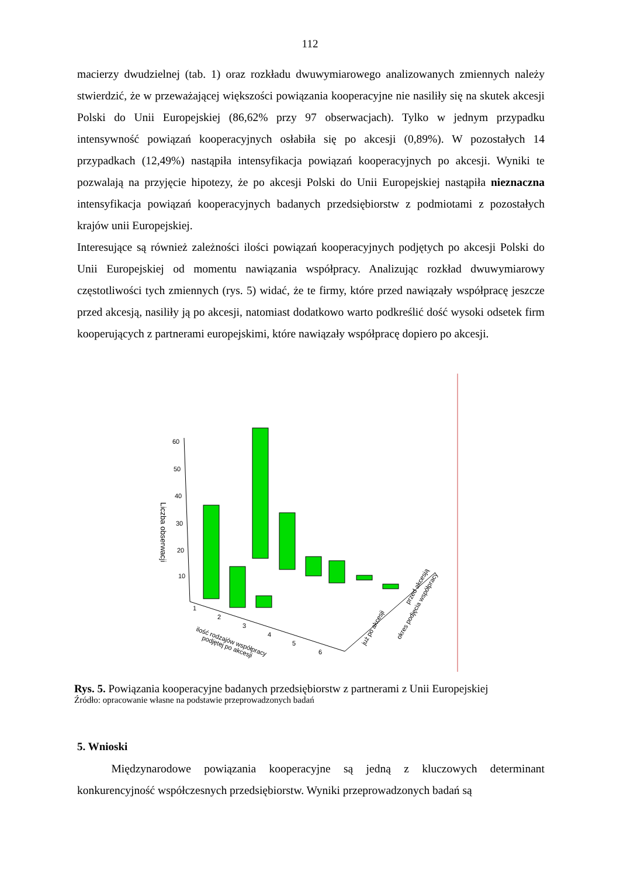112
macierzy dwudzielnej (tab. 1) oraz rozkładu dwuwymiarowego analizowanych zmiennych należy stwierdzić, że w przeważającej większości powiązania kooperacyjne nie nasiliły się na skutek akcesji Polski do Unii Europejskiej (86,62% przy 97 obserwacjach). Tylko w jednym przypadku intensywność powiązań kooperacyjnych osłabiła się po akcesji (0,89%). W pozostałych 14 przypadkach (12,49%) nastąpiła intensyfikacja powiązań kooperacyjnych po akcesji. Wyniki te pozwalają na przyjęcie hipotezy, że po akcesji Polski do Unii Europejskiej nastąpiła nieznaczna intensyfikacja powiązań kooperacyjnych badanych przedsiębiorstw z podmiotami z pozostałych krajów unii Europejskiej.
Interesujące są również zależności ilości powiązań kooperacyjnych podjętych po akcesji Polski do Unii Europejskiej od momentu nawiązania współpracy. Analizując rozkład dwuwymiarowy częstotliwości tych zmiennych (rys. 5) widać, że te firmy, które przed nawiązały współpracę jeszcze przed akcesją, nasiliły ją po akcesji, natomiast dodatkowo warto podkreślić dość wysoki odsetek firm kooperujących z partnerami europejskimi, które nawiązały współpracę dopiero po akcesji.
60
50
40
30
20
10
1
2
3
4
5
6
Liczba obserwacji
ilość rodzajów współpracy
podjętej po akcesji
już po akcesji
przed akcesją
okres podjęcia współpracy
Rys. 5. Powiązania kooperacyjne badanych przedsiębiorstw z partnerami z Unii Europejskiej
Źródło: opracowanie własne na podstawie przeprowadzonych badań
5. Wnioski
   Międzynarodowe powiązania kooperacyjne są jedną z kluczowych determinant konkurencyjność współczesnych przedsiębiorstw. Wyniki przeprowadzonych badań są